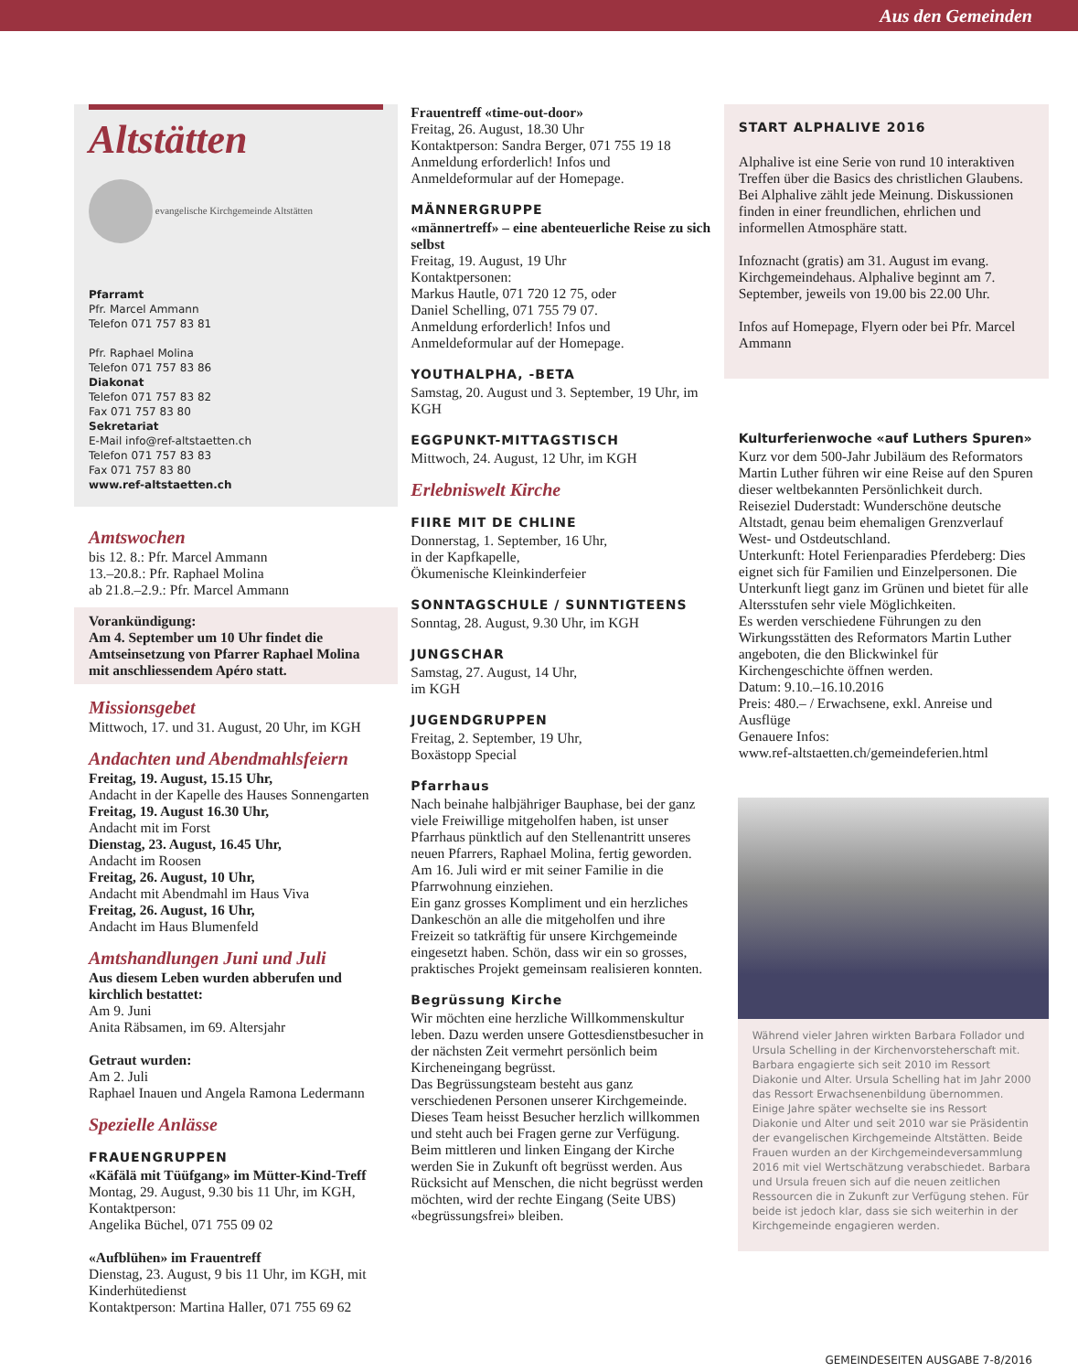Aus den Gemeinden
Altstätten
evangelische Kirchgemeinde Altstätten
Pfarramt
Pfr. Marcel Ammann
Telefon 071 757 83 81
Pfr. Raphael Molina
Telefon 071 757 83 86
Diakonat
Telefon 071 757 83 82
Fax 071 757 83 80
Sekretariat
E-Mail info@ref-altstaetten.ch
Telefon 071 757 83 83
Fax 071 757 83 80
www.ref-altstaetten.ch
Amtswochen
bis 12. 8.: Pfr. Marcel Ammann
13.–20.8.: Pfr. Raphael Molina
ab 21.8.–2.9.: Pfr. Marcel Ammann
Vorankündigung:
Am 4. September um 10 Uhr findet die Amtseinsetzung von Pfarrer Raphael Molina mit anschliessendem Apéro statt.
Missionsgebet
Mittwoch, 17. und 31. August, 20 Uhr, im KGH
Andachten und Abendmahlsfeiern
Freitag, 19. August, 15.15 Uhr,
Andacht in der Kapelle des Hauses Sonnengarten
Freitag, 19. August 16.30 Uhr,
Andacht mit im Forst
Dienstag, 23. August, 16.45 Uhr,
Andacht im Roosen
Freitag, 26. August, 10 Uhr,
Andacht mit Abendmahl im Haus Viva
Freitag, 26. August, 16 Uhr,
Andacht im Haus Blumenfeld
Amtshandlungen Juni und Juli
Aus diesem Leben wurden abberufen und kirchlich bestattet:
Am 9. Juni
Anita Räbsamen, im 69. Altersjahr
Getraut wurden:
Am 2. Juli
Raphael Inauen und Angela Ramona Ledermann
Spezielle Anlässe
FRAUENGRUPPEN
«Käfälä mit Tüüfgang» im Mütter-Kind-Treff
Montag, 29. August, 9.30 bis 11 Uhr, im KGH, Kontaktperson:
Angelika Büchel, 071 755 09 02
«Aufblühen» im Frauentreff
Dienstag, 23. August, 9 bis 11 Uhr, im KGH, mit Kinderhütedienst
Kontaktperson: Martina Haller, 071 755 69 62
Frauentreff «time-out-door»
Freitag, 26. August, 18.30 Uhr
Kontaktperson: Sandra Berger, 071 755 19 18
Anmeldung erforderlich! Infos und Anmeldeformular auf der Homepage.
MÄNNERGRUPPE
«männertreff» – eine abenteuerliche Reise zu sich selbst
Freitag, 19. August, 19 Uhr
Kontaktpersonen:
Markus Hautle, 071 720 12 75, oder
Daniel Schelling, 071 755 79 07.
Anmeldung erforderlich! Infos und Anmeldeformular auf der Homepage.
YOUTHALPHA, -BETA
Samstag, 20. August und 3. September, 19 Uhr, im KGH
EGGPUNKT-MITTAGSTISCH
Mittwoch, 24. August, 12 Uhr, im KGH
Erlebniswelt Kirche
FIIRE MIT DE CHLINE
Donnerstag, 1. September, 16 Uhr,
in der Kapfkapelle,
Ökumenische Kleinkinderfeier
SONNTAGSCHULE / SUNNTIGTEENS
Sonntag, 28. August, 9.30 Uhr, im KGH
JUNGSCHAR
Samstag, 27. August, 14 Uhr,
im KGH
JUGENDGRUPPEN
Freitag, 2. September, 19 Uhr,
Boxästopp Special
Pfarrhaus
Nach beinahe halbjähriger Bauphase, bei der ganz viele Freiwillige mitgeholfen haben, ist unser Pfarrhaus pünktlich auf den Stellenantritt unseres neuen Pfarrers, Raphael Molina, fertig geworden. Am 16. Juli wird er mit seiner Familie in die Pfarrwohnung einziehen.
Ein ganz grosses Kompliment und ein herzliches Dankeschön an alle die mitgeholfen und ihre Freizeit so tatkräftig für unsere Kirchgemeinde eingesetzt haben. Schön, dass wir ein so grosses, praktisches Projekt gemeinsam realisieren konnten.
Begrüssung Kirche
Wir möchten eine herzliche Willkommenskultur leben. Dazu werden unsere Gottesdienstbesucher in der nächsten Zeit vermehrt persönlich beim Kircheneingang begrüsst.
Das Begrüssungsteam besteht aus ganz verschiedenen Personen unserer Kirchgemeinde. Dieses Team heisst Besucher herzlich willkommen und steht auch bei Fragen gerne zur Verfügung.
Beim mittleren und linken Eingang der Kirche werden Sie in Zukunft oft begrüsst werden. Aus Rücksicht auf Menschen, die nicht begrüsst werden möchten, wird der rechte Eingang (Seite UBS) «begrüssungsfrei» bleiben.
START ALPHALIVE 2016
Alphalive ist eine Serie von rund 10 interaktiven Treffen über die Basics des christlichen Glaubens. Bei Alphalive zählt jede Meinung. Diskussionen finden in einer freundlichen, ehrlichen und informellen Atmosphäre statt.
Infoznacht (gratis) am 31. August im evang. Kirchgemeindehaus. Alphalive beginnt am 7. September, jeweils von 19.00 bis 22.00 Uhr.
Infos auf Homepage, Flyern oder bei Pfr. Marcel Ammann
Kulturferienwoche «auf Luthers Spuren»
Kurz vor dem 500-Jahr Jubiläum des Reformators Martin Luther führen wir eine Reise auf den Spuren dieser weltbekannten Persönlichkeit durch.
Reiseziel Duderstadt: Wunderschöne deutsche Altstadt, genau beim ehemaligen Grenzverlauf West- und Ostdeutschland.
Unterkunft: Hotel Ferienparadies Pferdeberg: Dies eignet sich für Familien und Einzelpersonen. Die Unterkunft liegt ganz im Grünen und bietet für alle Altersstufen sehr viele Möglichkeiten.
Es werden verschiedene Führungen zu den Wirkungsstätten des Reformators Martin Luther angeboten, die den Blickwinkel für Kirchengeschichte öffnen werden.
Datum: 9.10.–16.10.2016
Preis: 480.– / Erwachsene, exkl. Anreise und Ausflüge
Genauere Infos:
www.ref-altstaetten.ch/gemeindeferien.html
Während vieler Jahren wirkten Barbara Follador und Ursula Schelling in der Kirchenvorsteherschaft mit. Barbara engagierte sich seit 2010 im Ressort Diakonie und Alter. Ursula Schelling hat im Jahr 2000 das Ressort Erwachsenenbildung übernommen. Einige Jahre später wechselte sie ins Ressort Diakonie und Alter und seit 2010 war sie Präsidentin der evangelischen Kirchgemeinde Altstätten. Beide Frauen wurden an der Kirchgemeindeversammlung 2016 mit viel Wertschätzung verabschiedet. Barbara und Ursula freuen sich auf die neuen zeitlichen Ressourcen die in Zukunft zur Verfügung stehen. Für beide ist jedoch klar, dass sie sich weiterhin in der Kirchgemeinde engagieren werden.
GEMEINDESEITEN AUSGABE 7-8/2016